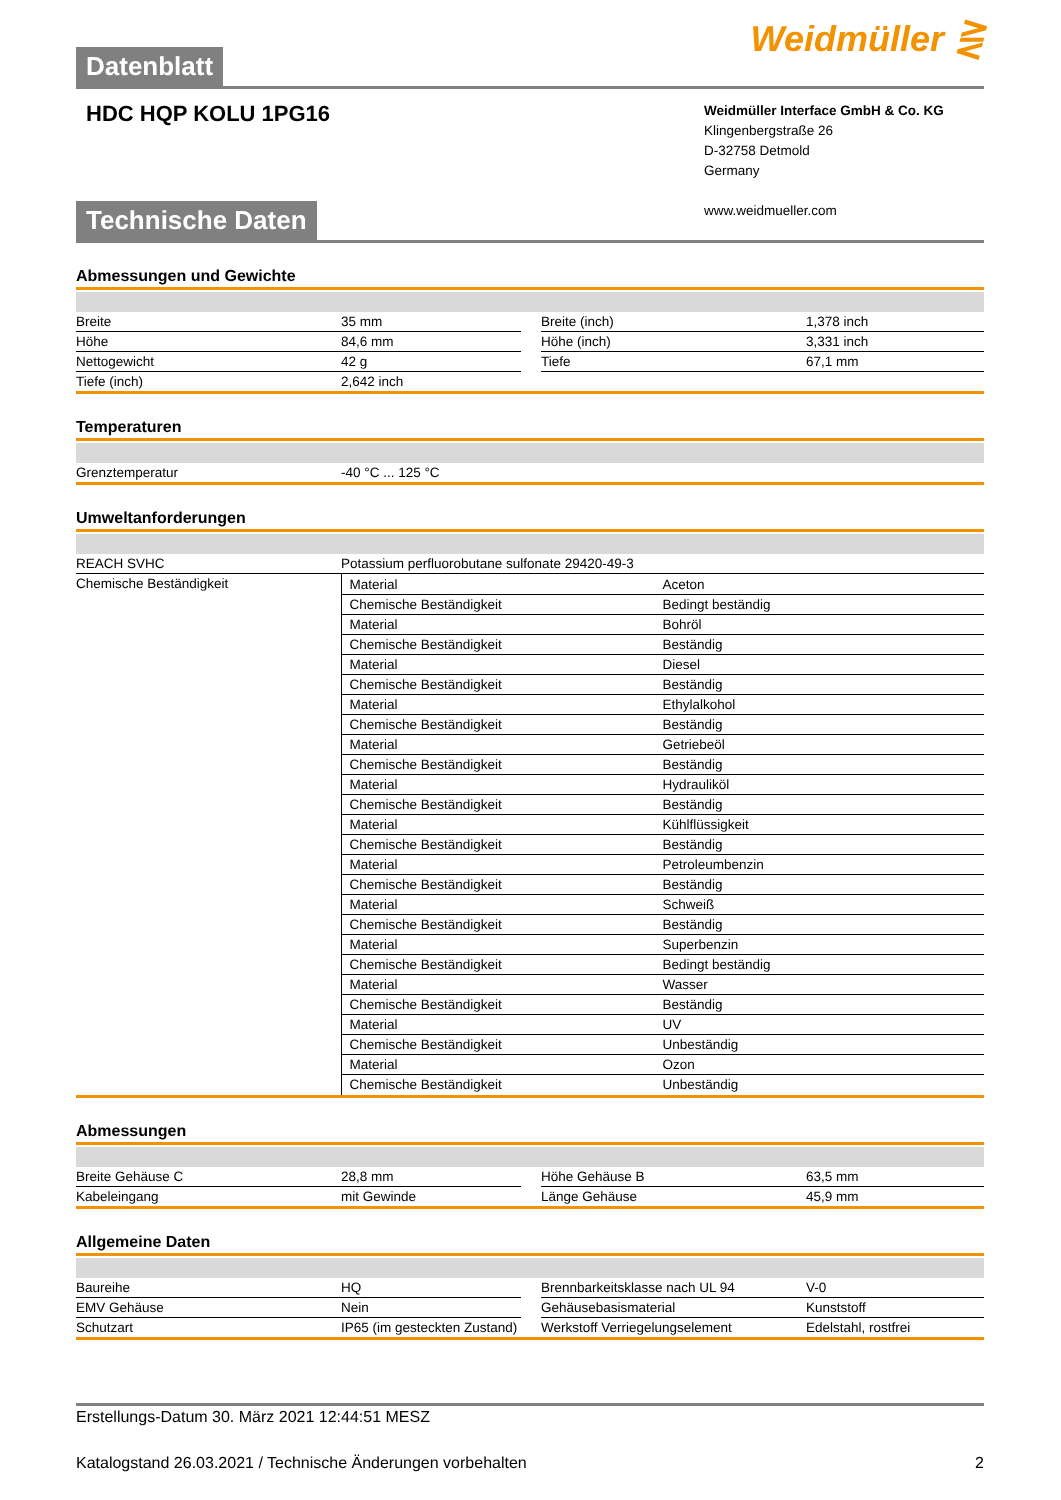Datenblatt
Weidmüller ⋛
HDC HQP KOLU 1PG16
Weidmüller Interface GmbH & Co. KG
Klingenbergstraße 26
D-32758 Detmold
Germany
www.weidmueller.com
Technische Daten
Abmessungen und Gewichte
| Breite | 35 mm | | Breite (inch) | 1,378 inch |
| Höhe | 84,6 mm | | Höhe (inch) | 3,331 inch |
| Nettogewicht | 42 g | | Tiefe | 67,1 mm |
| Tiefe (inch) | 2,642 inch | | | |
Temperaturen
| Grenztemperatur | -40 °C ... 125 °C |
Umweltanforderungen
| REACH SVHC | Potassium perfluorobutane sulfonate 29420-49-3 |
| Chemische Beständigkeit | / Material / Aceton / / Chemische Beständigkeit / Bedingt beständig / / Material / Bohröl / / Chemische Beständigkeit / Beständig / / Material / Diesel / / Chemische Beständigkeit / Beständig / / Material / Ethylalkohol / / Chemische Beständigkeit / Beständig / / Material / Getriebeöl / / Chemische Beständigkeit / Beständig / / Material / Hydrauliköl / / Chemische Beständigkeit / Beständig / / Material / Kühlflüssigkeit / / Chemische Beständigkeit / Beständig / / Material / Petroleumbenzin / / Chemische Beständigkeit / Beständig / / Material / Schweiß / / Chemische Beständigkeit / Beständig / / Material / Superbenzin / / Chemische Beständigkeit / Bedingt beständig / / Material / Wasser / / Chemische Beständigkeit / Beständig / / Material / UV / / Chemische Beständigkeit / Unbeständig / / Material / Ozon / / Chemische Beständigkeit / Unbeständig / |
Abmessungen
| Breite Gehäuse C | 28,8 mm | | Höhe Gehäuse B | 63,5 mm |
| Kabeleingang | mit Gewinde | | Länge Gehäuse | 45,9 mm |
Allgemeine Daten
| Baureihe | HQ | | Brennbarkeitsklasse nach UL 94 | V-0 |
| EMV Gehäuse | Nein | | Gehäusebasismaterial | Kunststoff |
| Schutzart | IP65 (im gesteckten Zustand) | | Werkstoff Verriegelungselement | Edelstahl, rostfrei |
Erstellungs-Datum 30. März 2021 12:44:51 MESZ
Katalogstand 26.03.2021 / Technische Änderungen vorbehalten 2